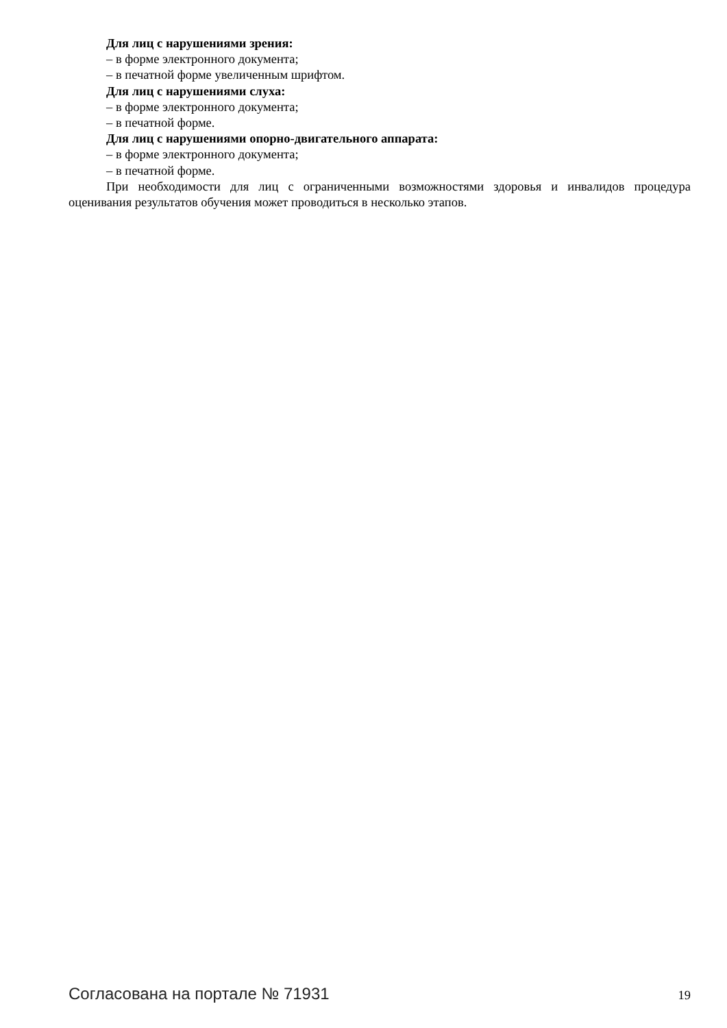Для лиц с нарушениями зрения:
– в форме электронного документа;
– в печатной форме увеличенным шрифтом.
Для лиц с нарушениями слуха:
– в форме электронного документа;
– в печатной форме.
Для лиц с нарушениями опорно-двигательного аппарата:
– в форме электронного документа;
– в печатной форме.
При необходимости для лиц с ограниченными возможностями здоровья и инвалидов процедура оценивания результатов обучения может проводиться в несколько этапов.
Согласована на портале № 71931 19